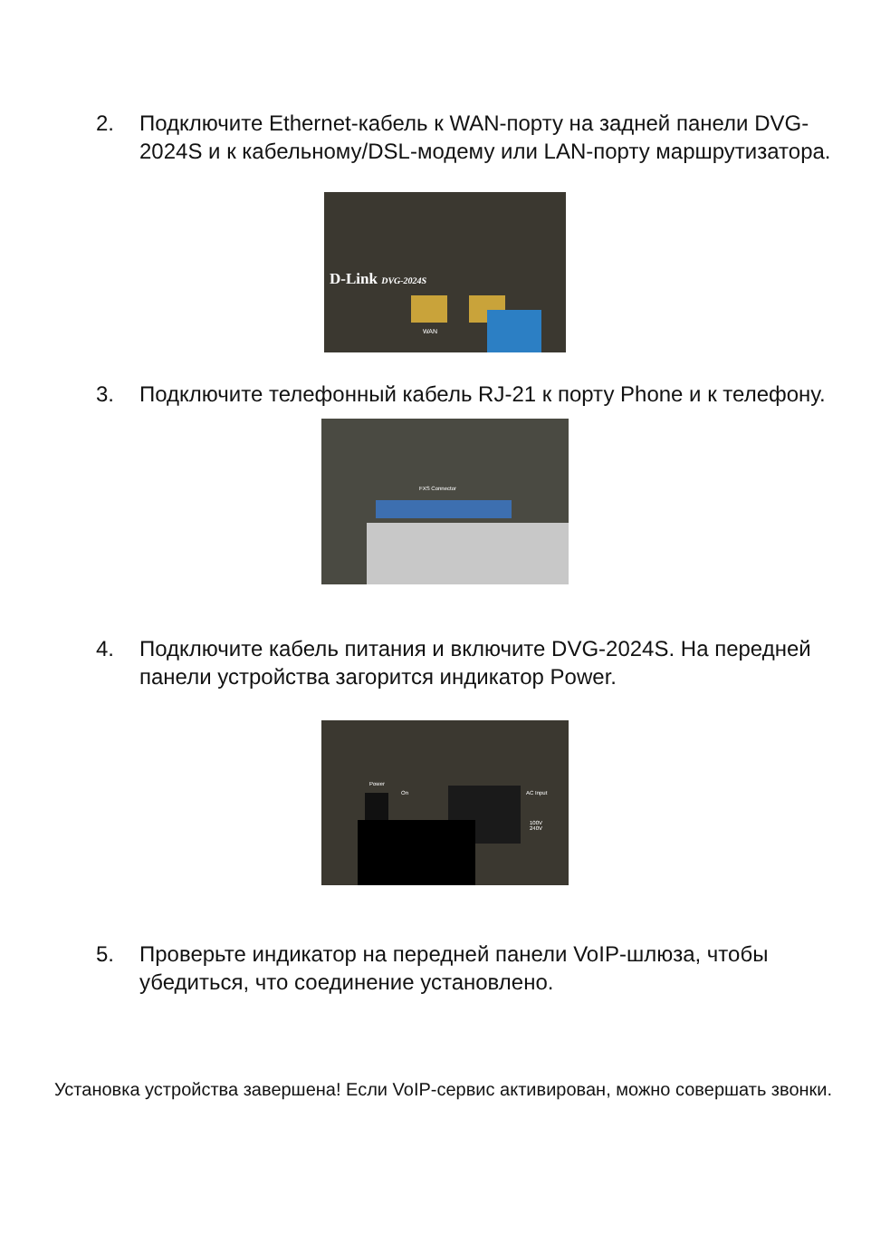2. Подключите Ethernet-кабель к WAN-порту на задней панели DVG-2024S и к кабельному/DSL-модему или LAN-порту маршрутизатора.
D-Link DVG-2024S
WAN
3. Подключите телефонный кабель RJ-21 к порту Phone и к телефону.
FXS Connector
4. Подключите кабель питания и включите DVG-2024S. На передней панели устройства загорится индикатор Power.
Power
On AC Input
100V
240V
5. Проверьте индикатор на передней панели VoIP-шлюза, чтобы убедиться, что соединение установлено.
Установка устройства завершена! Если VoIP-сервис активирован, можно совершать звонки.